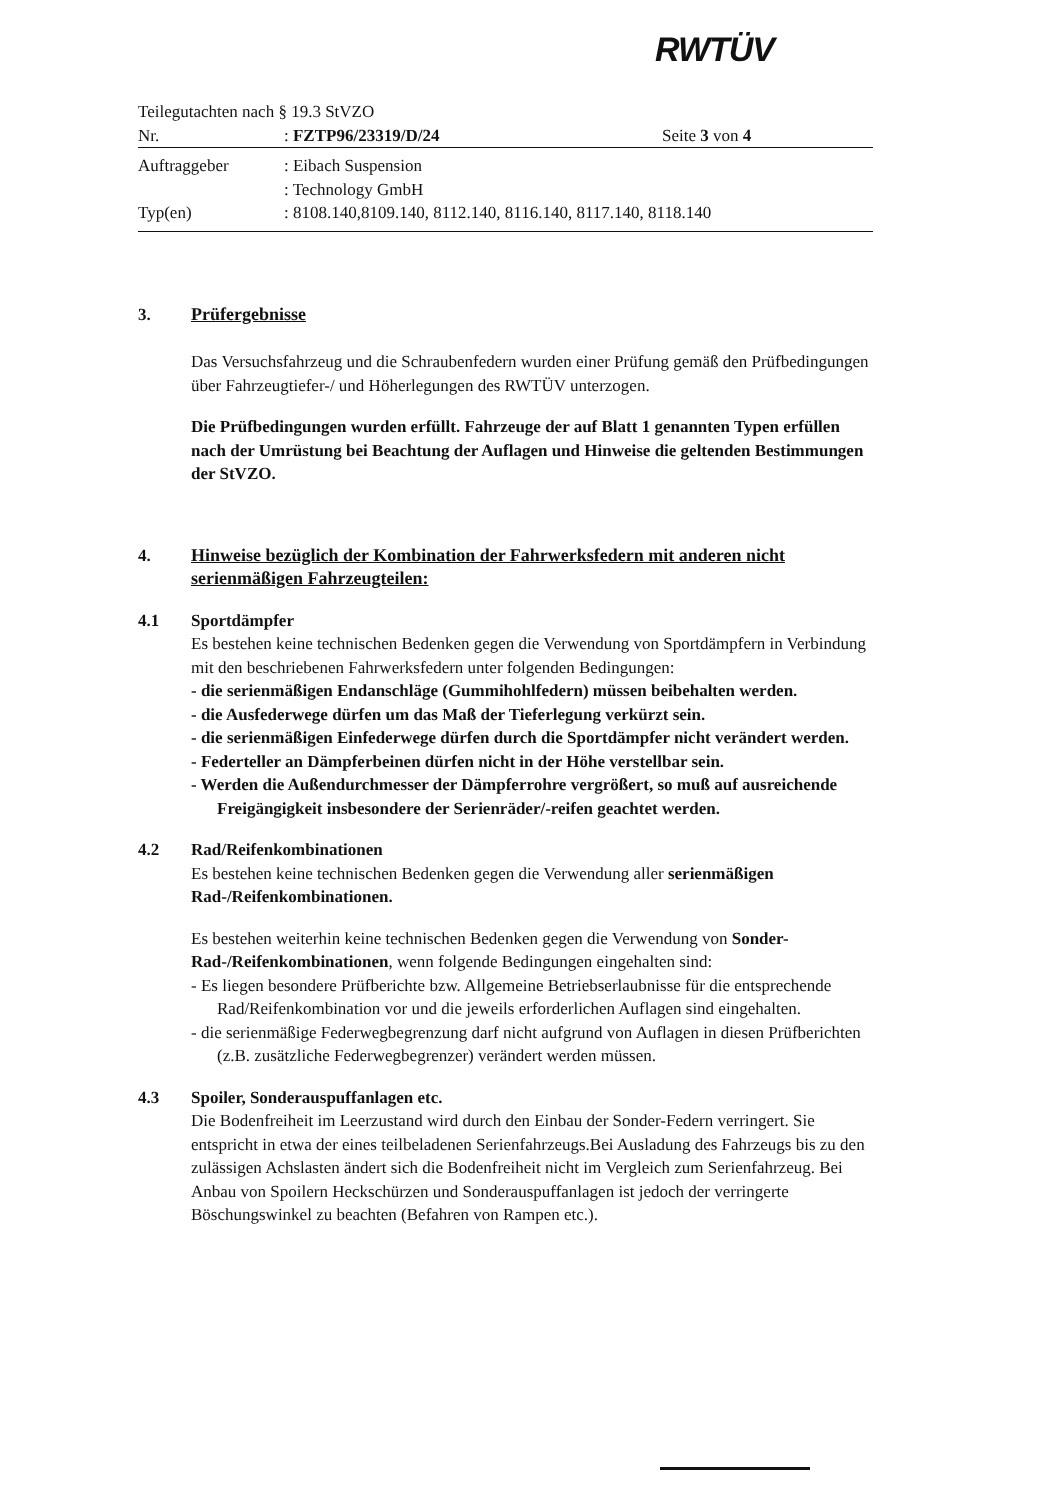RWTÜV
Teilegutachten nach § 19.3 StVZO
Nr.: FZTP96/23319/D/24 Seite 3 von 4
Auftraggeber: Eibach Suspension
: Technology GmbH
Typ(en): 8108.140,8109.140, 8112.140, 8116.140, 8117.140, 8118.140
3. Prüfergebnisse
Das Versuchsfahrzeug und die Schraubenfedern wurden einer Prüfung gemäß den Prüfbedingungen über Fahrzeugtiefer-/ und Höherlegungen des RWTÜV unterzogen.
Die Prüfbedingungen wurden erfüllt. Fahrzeuge der auf Blatt 1 genannten Typen erfüllen nach der Umrüstung bei Beachtung der Auflagen und Hinweise die geltenden Bestimmungen der StVZO.
4. Hinweise bezüglich der Kombination der Fahrwerksfedern mit anderen nicht serienmäßigen Fahrzeugteilen:
4.1 Sportdämpfer
Es bestehen keine technischen Bedenken gegen die Verwendung von Sportdämpfern in Verbindung mit den beschriebenen Fahrwerksfedern unter folgenden Bedingungen:
- die serienmäßigen Endanschläge (Gummihohlfedern) müssen beibehalten werden.
- die Ausfederwege dürfen um das Maß der Tieferlegung verkürzt sein.
- die serienmäßigen Einfederwege dürfen durch die Sportdämpfer nicht verändert werden.
- Federteller an Dämpferbeinen dürfen nicht in der Höhe verstellbar sein.
- Werden die Außendurchmesser der Dämpferrohre vergrößert, so muß auf ausreichende Freigängigkeit insbesondere der Serienräder/-reifen geachtet werden.
4.2 Rad/Reifenkombinationen
Es bestehen keine technischen Bedenken gegen die Verwendung aller serienmäßigen Rad-/Reifenkombinationen.
Es bestehen weiterhin keine technischen Bedenken gegen die Verwendung von Sonder-Rad-/Reifenkombinationen, wenn folgende Bedingungen eingehalten sind:
- Es liegen besondere Prüfberichte bzw. Allgemeine Betriebserlaubnisse für die entsprechende Rad/Reifenkombination vor und die jeweils erforderlichen Auflagen sind eingehalten.
- die serienmäßige Federwegbegrenzung darf nicht aufgrund von Auflagen in diesen Prüfberichten (z.B. zusätzliche Federwegbegrenzer) verändert werden müssen.
4.3 Spoiler, Sonderauspuffanlagen etc.
Die Bodenfreiheit im Leerzustand wird durch den Einbau der Sonder-Federn verringert. Sie entspricht in etwa der eines teilbeladenen Serienfahrzeugs.Bei Ausladung des Fahrzeugs bis zu den zulässigen Achslasten ändert sich die Bodenfreiheit nicht im Vergleich zum Serienfahrzeug. Bei Anbau von Spoilern Heckschürzen und Sonderauspuffanlagen ist jedoch der verringerte Böschungswinkel zu beachten (Befahren von Rampen etc.).